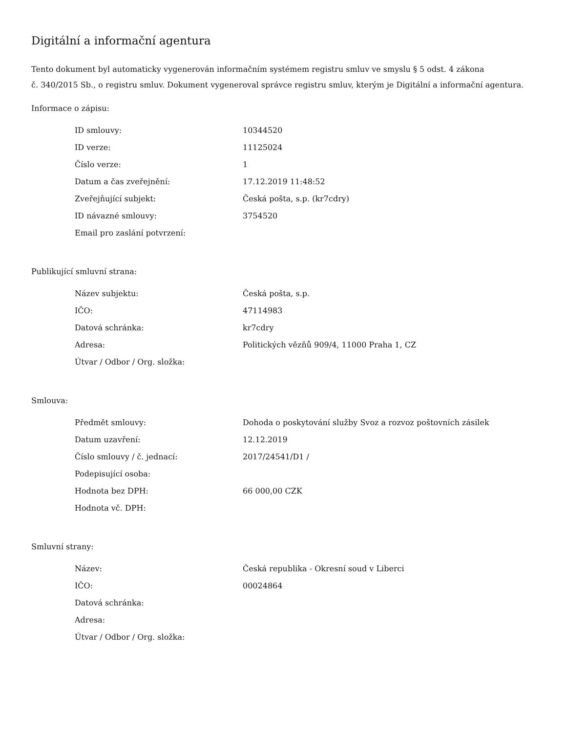Digitální a informační agentura
Tento dokument byl automaticky vygenerován informačním systémem registru smluv ve smyslu § 5 odst. 4 zákona
č. 340/2015 Sb., o registru smluv. Dokument vygeneroval správce registru smluv, kterým je Digitální a informační agentura.
Informace o zápisu:
| ID smlouvy: | 10344520 |
| ID verze: | 11125024 |
| Číslo verze: | 1 |
| Datum a čas zveřejnění: | 17.12.2019 11:48:52 |
| Zveřejňující subjekt: | Česká pošta, s.p. (kr7cdry) |
| ID návazné smlouvy: | 3754520 |
| Email pro zaslání potvrzení: | |
Publikující smluvní strana:
| Název subjektu: | Česká pošta, s.p. |
| IČO: | 47114983 |
| Datová schránka: | kr7cdry |
| Adresa: | Politických vězňů 909/4, 11000 Praha 1, CZ |
| Útvar / Odbor / Org. složka: | |
Smlouva:
| Předmět smlouvy: | Dohoda o poskytování služby Svoz a rozvoz poštovních zásilek |
| Datum uzavření: | 12.12.2019 |
| Číslo smlouvy / č. jednací: | 2017/24541/D1 / |
| Podepisující osoba: | |
| Hodnota bez DPH: | 66 000,00 CZK |
| Hodnota vč. DPH: | |
Smluvní strany:
| Název: | Česká republika - Okresní soud v Liberci |
| IČO: | 00024864 |
| Datová schránka: | |
| Adresa: | |
| Útvar / Odbor / Org. složka: | |